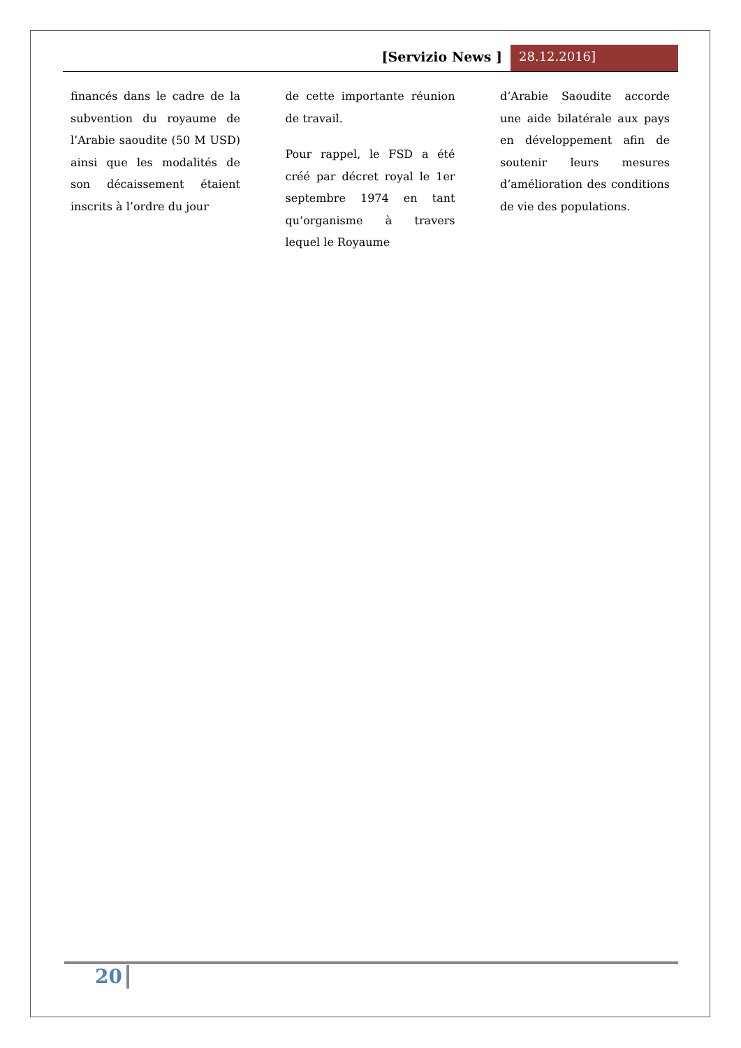[Servizio News ] 28.12.2016]
financés dans le cadre de la subvention du royaume de l’Arabie saoudite (50 M USD) ainsi que les modalités de son décaissement étaient inscrits à l’ordre du jour
de cette importante réunion de travail.
Pour rappel, le FSD a été créé par décret royal le 1er septembre 1974 en tant qu’organisme à travers lequel le Royaume
d’Arabie Saoudite accorde une aide bilatérale aux pays en développement afin de soutenir leurs mesures d’amélioration des conditions de vie des populations.
20